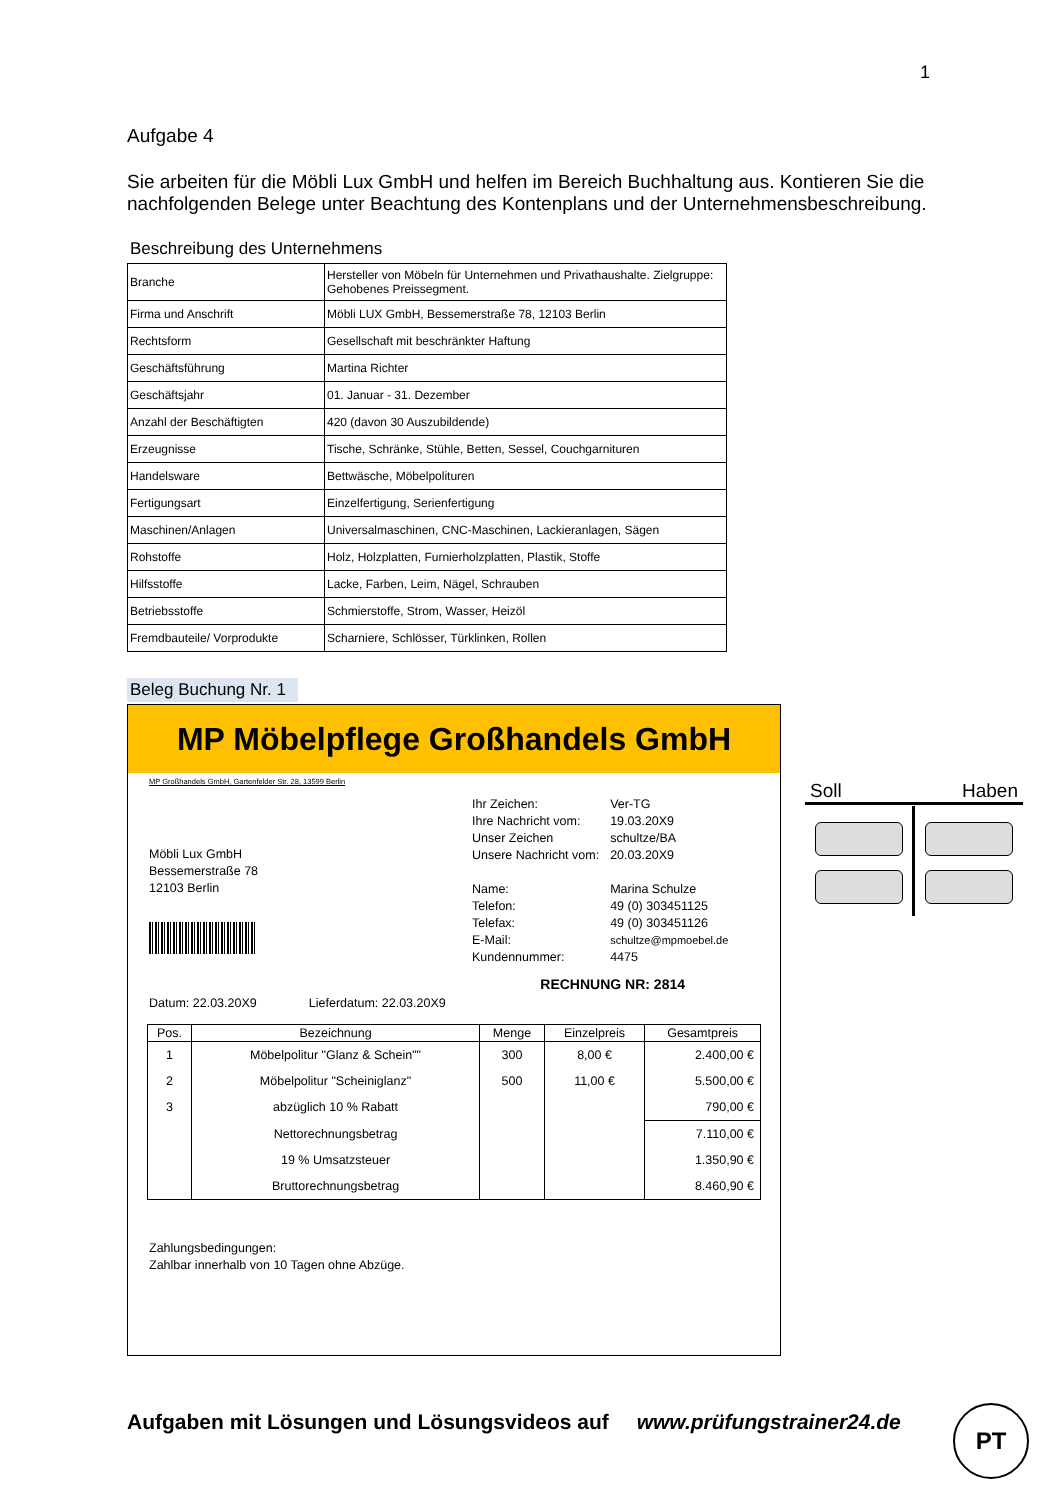1
Aufgabe 4
Sie arbeiten für die Möbli Lux GmbH und helfen im Bereich Buchhaltung aus. Kontieren Sie die nachfolgenden Belege unter Beachtung des Kontenplans und der Unternehmensbeschreibung.
Beschreibung des Unternehmens
| Branche | Hersteller von Möbeln für Unternehmen und Privathaushalte. Zielgruppe: Gehobenes Preissegment. |
| Firma und Anschrift | Möbli LUX GmbH, Bessemerstraße 78, 12103 Berlin |
| Rechtsform | Gesellschaft mit beschränkter Haftung |
| Geschäftsführung | Martina Richter |
| Geschäftsjahr | 01. Januar - 31. Dezember |
| Anzahl der Beschäftigten | 420 (davon 30 Auszubildende) |
| Erzeugnisse | Tische, Schränke, Stühle, Betten, Sessel, Couchgarnituren |
| Handelsware | Bettwäsche, Möbelpolituren |
| Fertigungsart | Einzelfertigung, Serienfertigung |
| Maschinen/Anlagen | Universalmaschinen, CNC-Maschinen, Lackieranlagen, Sägen |
| Rohstoffe | Holz, Holzplatten, Furnierholzplatten, Plastik, Stoffe |
| Hilfsstoffe | Lacke, Farben, Leim, Nägel, Schrauben |
| Betriebsstoffe | Schmierstoffe, Strom, Wasser, Heizöl |
| Fremdbauteile/ Vorprodukte | Scharniere, Schlösser, Türklinken, Rollen |
Beleg Buchung Nr. 1
MP Möbelpflege Großhandels GmbH
MP Großhandels GmbH, Gartenfelder Str. 28, 13599 Berlin
Möbli Lux GmbH
Bessemerstraße 78
12103 Berlin
| Ihr Zeichen: | Ver-TG |
| Ihre Nachricht vom: | 19.03.20X9 |
| Unser Zeichen | schultze/BA |
| Unsere Nachricht vom: | 20.03.20X9 |
| Name: | Marina Schulze |
| Telefon: | 49 (0) 303451125 |
| Telefax: | 49 (0) 303451126 |
| E-Mail: | schultze@mpmoebel.de |
| Kundennummer: | 4475 |
RECHNUNG NR: 2814
Datum: 22.03.20X9 Lieferdatum: 22.03.20X9
| Pos. | Bezeichnung | Menge | Einzelpreis | Gesamtpreis |
| --- | --- | --- | --- | --- |
| 1 | Möbelpolitur "Glanz & Schein"" | 300 | 8,00 € | 2.400,00 € |
| 2 | Möbelpolitur "Scheiniglanz" | 500 | 11,00 € | 5.500,00 € |
| 3 | abzüglich 10 % Rabatt | | | 790,00 € |
| | Nettorechnungsbetrag | | | 7.110,00 € |
| | 19 % Umsatzsteuer | | | 1.350,90 € |
| | Bruttorechnungsbetrag | | | 8.460,90 € |
Zahlungsbedingungen:
Zahlbar innerhalb von 10 Tagen ohne Abzüge.
Soll Haben
Aufgaben mit Lösungen und Lösungsvideos auf www.prüfungstrainer24.de
PT